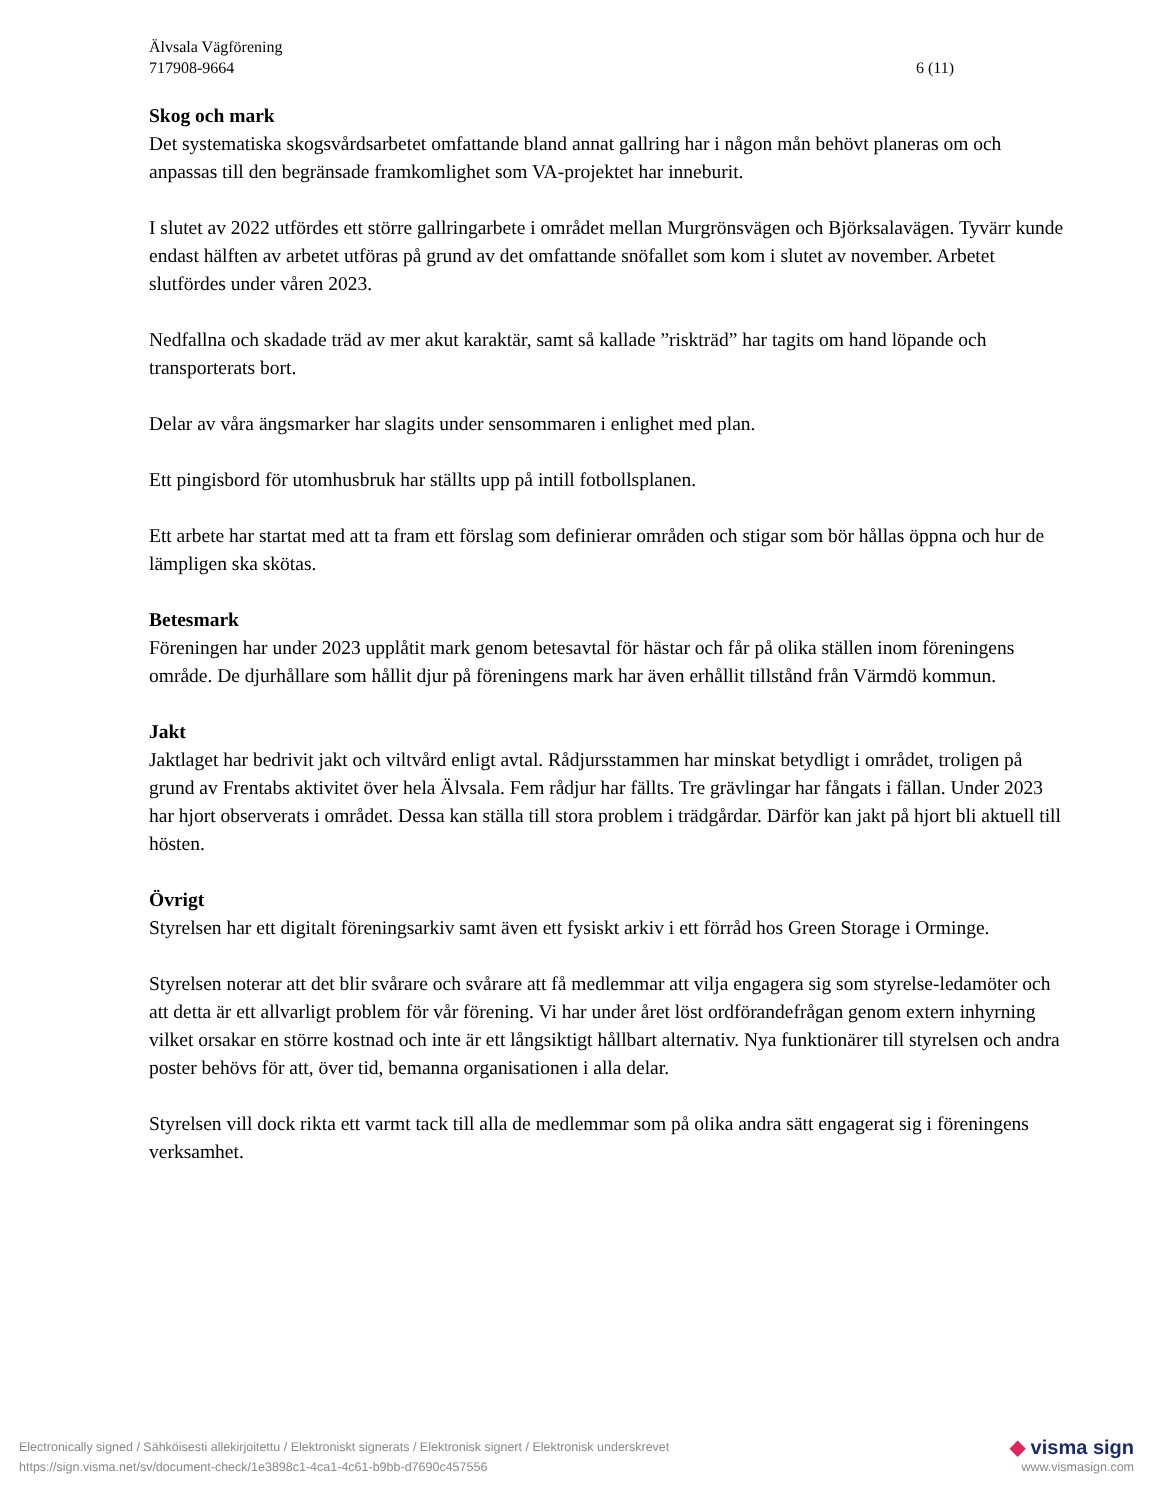Älvsala Vägförening
717908-9664 6 (11)
Skog och mark
Det systematiska skogsvårdsarbetet omfattande bland annat gallring har i någon mån behövt planeras om och anpassas till den begränsade framkomlighet som VA-projektet har inneburit.
I slutet av 2022 utfördes ett större gallringarbete i området mellan Murgrönsvägen och Björksalavägen. Tyvärr kunde endast hälften av arbetet utföras på grund av det omfattande snöfallet som kom i slutet av november. Arbetet slutfördes under våren 2023.
Nedfallna och skadade träd av mer akut karaktär, samt så kallade ”riskträd” har tagits om hand löpande och transporterats bort.
Delar av våra ängsmarker har slagits under sensommaren i enlighet med plan.
Ett pingisbord för utomhusbruk har ställts upp på intill fotbollsplanen.
Ett arbete har startat med att ta fram ett förslag som definierar områden och stigar som bör hållas öppna och hur de lämpligen ska skötas.
Betesmark
Föreningen har under 2023 upplåtit mark genom betesavtal för hästar och får på olika ställen inom föreningens område. De djurhållare som hållit djur på föreningens mark har även erhållit tillstånd från Värmdö kommun.
Jakt
Jaktlaget har bedrivit jakt och viltvård enligt avtal. Rådjursstammen har minskat betydligt i området, troligen på grund av Frentabs aktivitet över hela Älvsala. Fem rådjur har fällts. Tre grävlingar har fångats i fällan. Under 2023 har hjort observerats i området. Dessa kan ställa till stora problem i trädgårdar. Därför kan jakt på hjort bli aktuell till hösten.
Övrigt
Styrelsen har ett digitalt föreningsarkiv samt även ett fysiskt arkiv i ett förråd hos Green Storage i Orminge.
Styrelsen noterar att det blir svårare och svårare att få medlemmar att vilja engagera sig som styrelse-ledamöter och att detta är ett allvarligt problem för vår förening. Vi har under året löst ordförandefrågan genom extern inhyrning vilket orsakar en större kostnad och inte är ett långsiktigt hållbart alternativ. Nya funktionärer till styrelsen och andra poster behövs för att, över tid, bemanna organisationen i alla delar.
Styrelsen vill dock rikta ett varmt tack till alla de medlemmar som på olika andra sätt engagerat sig i föreningens verksamhet.
Electronically signed / Sähköisesti allekirjoitettu / Elektroniskt signerats / Elektronisk signert / Elektronisk underskrevet ◆ visma sign
https://sign.visma.net/sv/document-check/1e3898c1-4ca1-4c61-b9bb-d7690c457556 www.vismasign.com